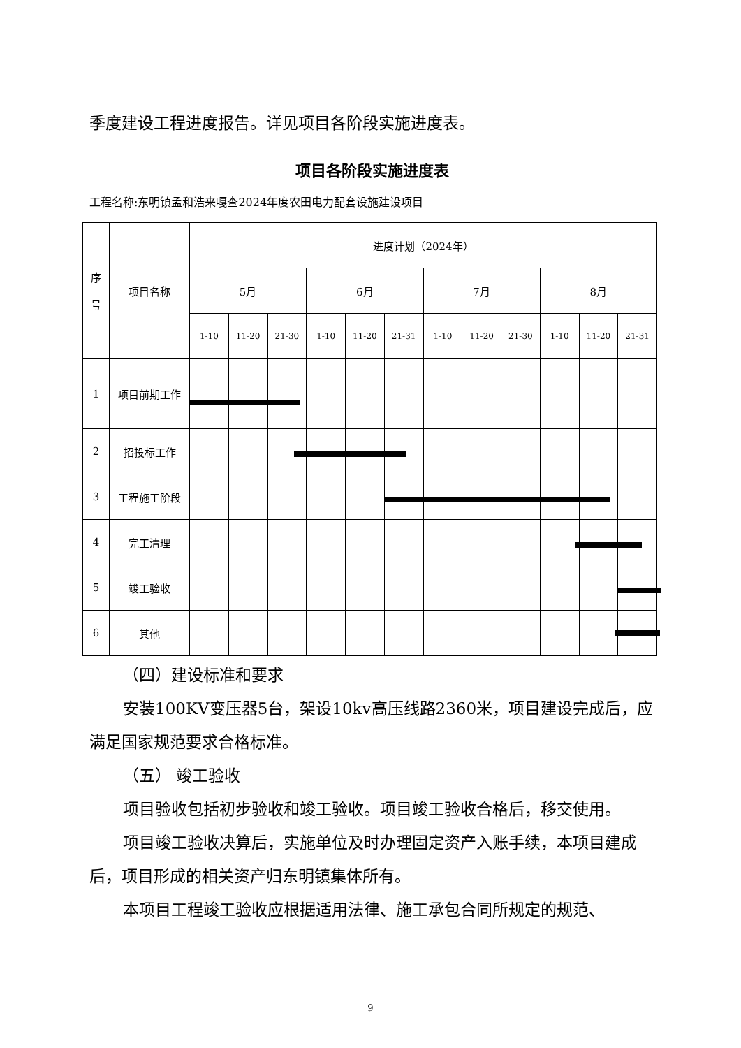季度建设工程进度报告。详见项目各阶段实施进度表。
项目各阶段实施进度表
工程名称:东明镇孟和浩来嘎查2024年度农田电力配套设施建设项目
| 序 号 | 项目名称 | 进度计划（2024年） | | | | | | | | | | | |
| | | 5月 | | | 6月 | | | 7月 | | | 8月 | | |
| | | 1-10 | 11-20 | 21-30 | 1-10 | 11-20 | 21-31 | 1-10 | 11-20 | 21-30 | 1-10 | 11-20 | 21-31 |
| 1 | 项目前期工作 | | | | | | | | | | | | |
| 2 | 招投标工作 | | | | | | | | | | | | |
| 3 | 工程施工阶段 | | | | | | | | | | | | |
| 4 | 完工清理 | | | | | | | | | | | | |
| 5 | 竣工验收 | | | | | | | | | | | | |
| 6 | 其他 | | | | | | | | | | | | |
（四）建设标准和要求
安装100KV变压器5台，架设10kv高压线路2360米，项目建设完成后，应满足国家规范要求合格标准。
（五） 竣工验收
项目验收包括初步验收和竣工验收。项目竣工验收合格后，移交使用。
项目竣工验收决算后，实施单位及时办理固定资产入账手续，本项目建成后，项目形成的相关资产归东明镇集体所有。
本项目工程竣工验收应根据适用法律、施工承包合同所规定的规范、
9